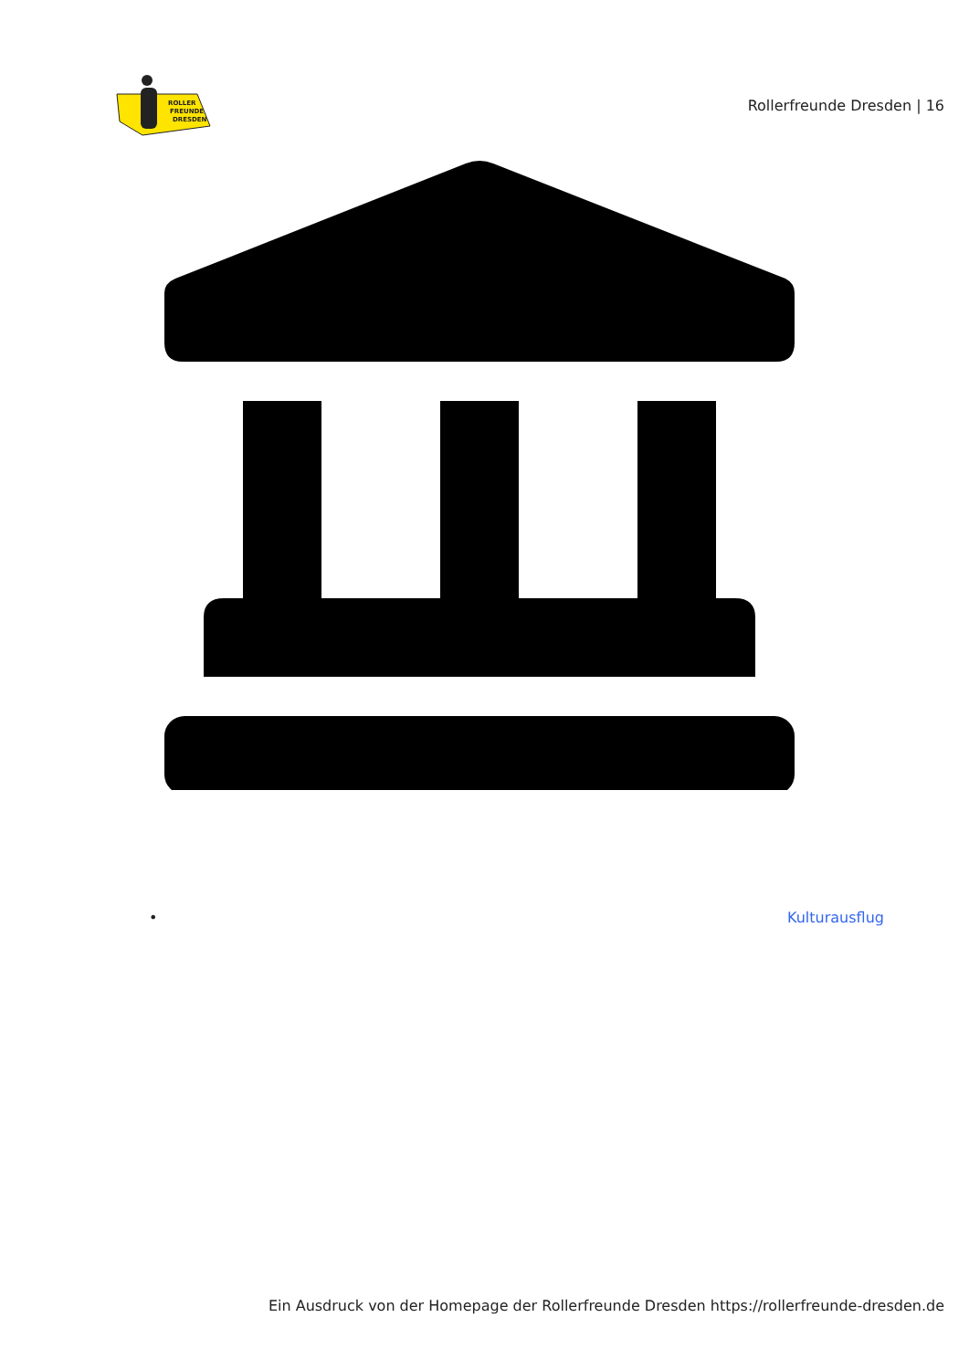ROLLER
FREUNDE
DRESDEN
Rollerfreunde Dresden | 16
• Kulturausflug
Ein Ausdruck von der Homepage der Rollerfreunde Dresden https://rollerfreunde-dresden.de